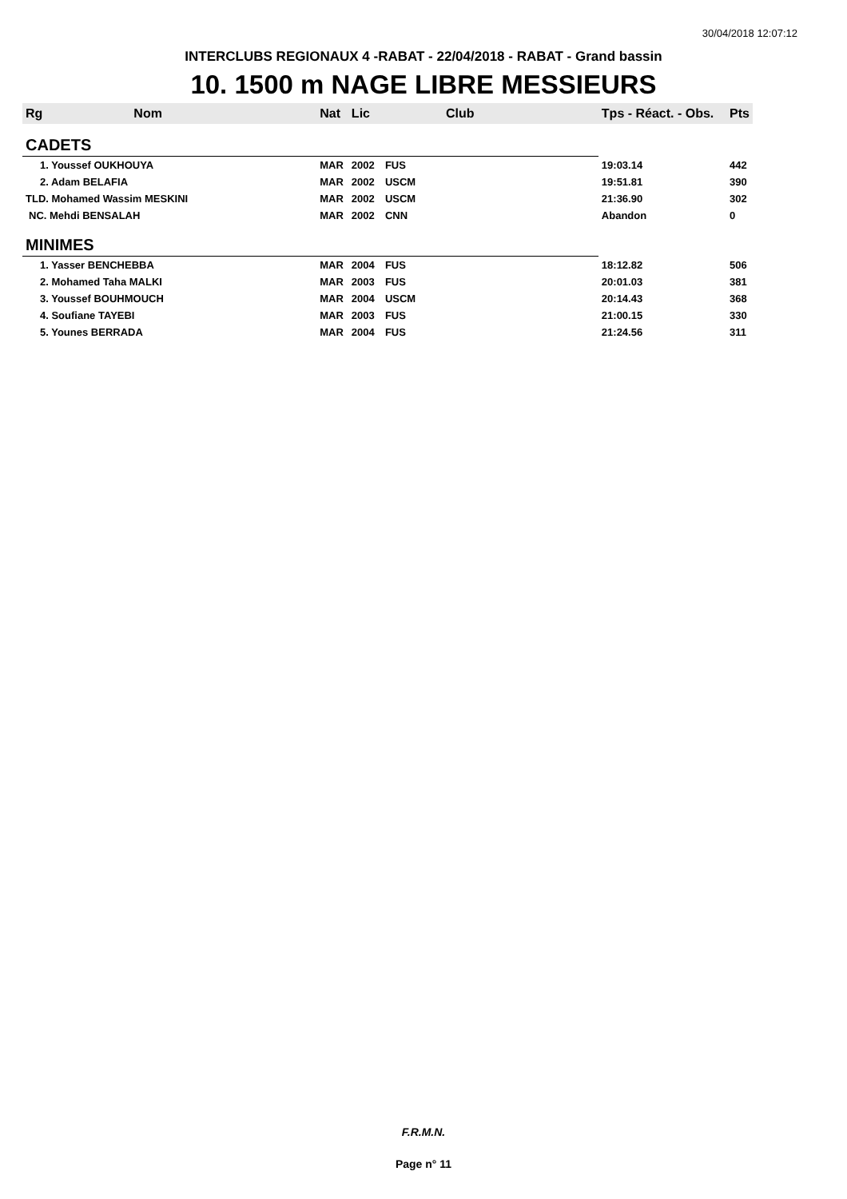30/04/2018 12:07:12
INTERCLUBS REGIONAUX 4 -RABAT - 22/04/2018 - RABAT - Grand bassin
10. 1500 m NAGE LIBRE MESSIEURS
| Rg | Nom | Nat | Lic | Club | Tps - Réact. - Obs. | Pts |
| --- | --- | --- | --- | --- | --- | --- |
| CADETS | | | | | | |
| 1. Youssef OUKHOUYA | | MAR | 2002 | FUS | 19:03.14 | 442 |
| 2. Adam BELAFIA | | MAR | 2002 | USCM | 19:51.81 | 390 |
| TLD. Mohamed Wassim MESKINI | | MAR | 2002 | USCM | 21:36.90 | 302 |
| NC. Mehdi BENSALAH | | MAR | 2002 | CNN | Abandon | 0 |
| MINIMES | | | | | | |
| 1. Yasser BENCHEBBA | | MAR | 2004 | FUS | 18:12.82 | 506 |
| 2. Mohamed Taha MALKI | | MAR | 2003 | FUS | 20:01.03 | 381 |
| 3. Youssef BOUHMOUCH | | MAR | 2004 | USCM | 20:14.43 | 368 |
| 4. Soufiane TAYEBI | | MAR | 2003 | FUS | 21:00.15 | 330 |
| 5. Younes BERRADA | | MAR | 2004 | FUS | 21:24.56 | 311 |
F.R.M.N.
Page n° 11